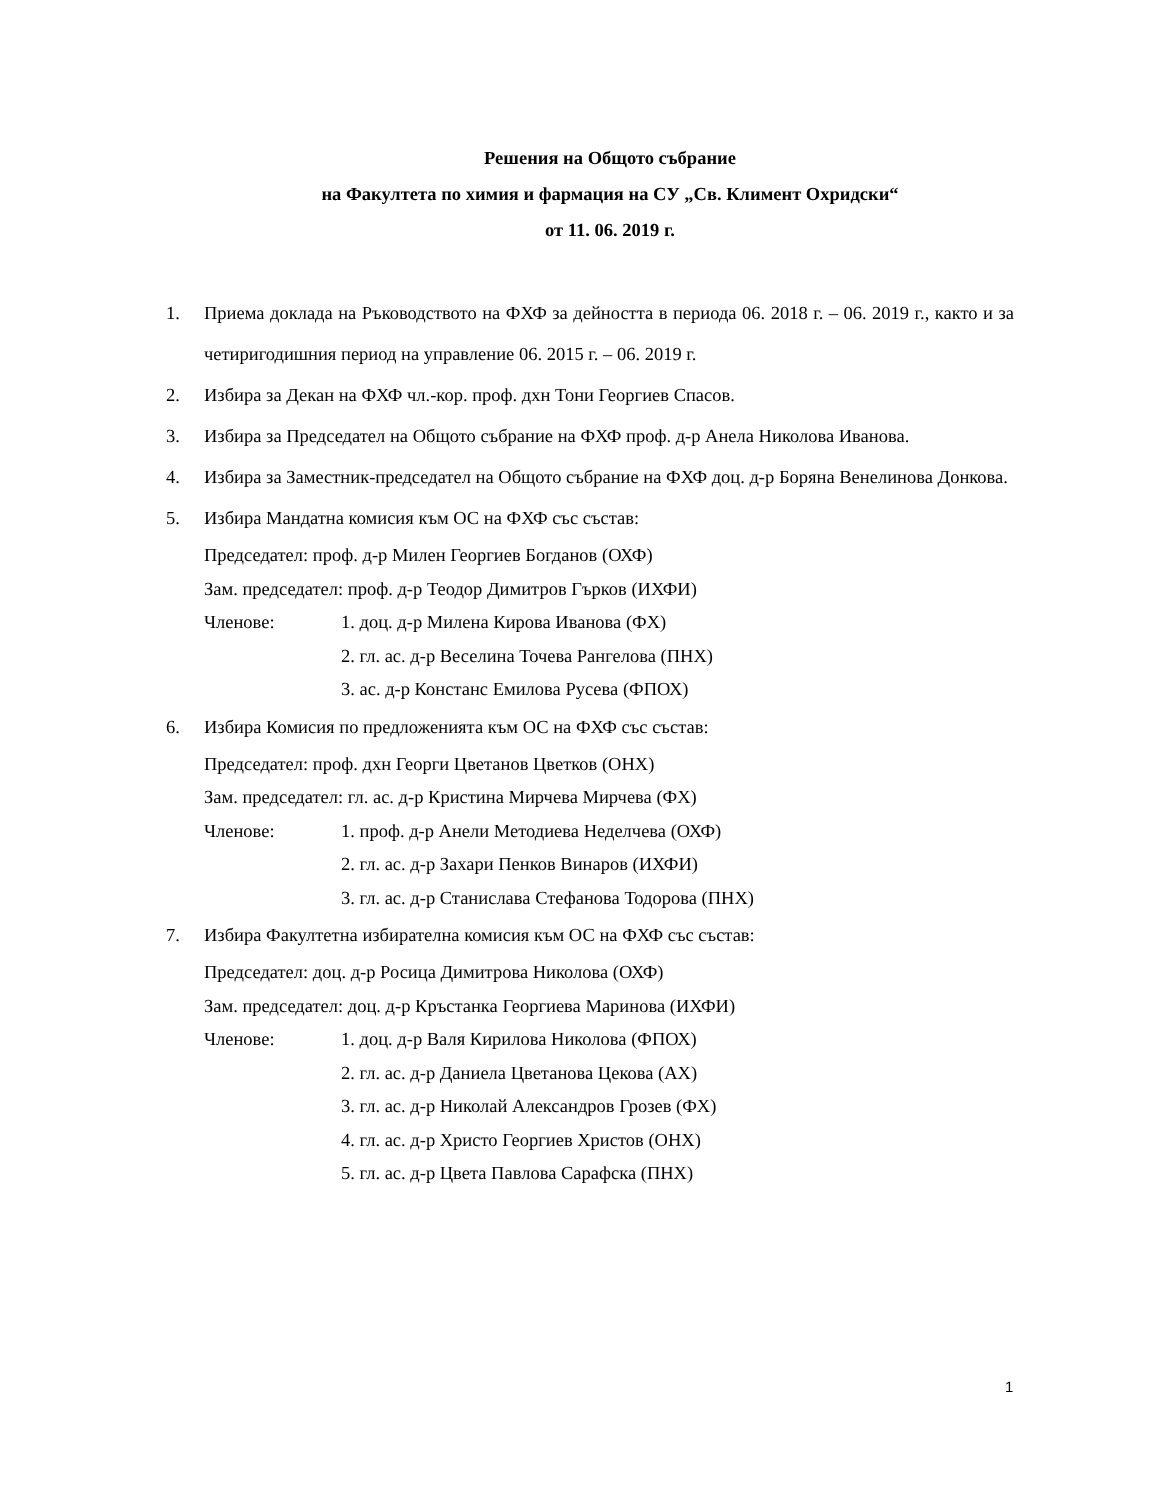Решения на Общото събрание
на Факултета по химия и фармация на СУ „Св. Климент Охридски“
от 11. 06. 2019 г.
1. Приема доклада на Ръководството на ФХФ за дейността в периода 06. 2018 г. – 06. 2019 г., както и за четиригодишния период на управление 06. 2015 г. – 06. 2019 г.
2. Избира за Декан на ФХФ чл.-кор. проф. дхн Тони Георгиев Спасов.
3. Избира за Председател на Общото събрание на ФХФ проф. д-р Анела Николова Иванова.
4. Избира за Заместник-председател на Общото събрание на ФХФ доц. д-р Боряна Венелинова Донкова.
5. Избира Мандатна комисия към ОС на ФХФ със състав:
Председател: проф. д-р Милен Георгиев Богданов (ОХФ)
Зам. председател: проф. д-р Теодор Димитров Гърков (ИХФИ)
Членове: 1. доц. д-р Милена Кирова Иванова (ФХ)
2. гл. ас. д-р Веселина Точева Рангелова (ПНХ)
3. ас. д-р Констанс Емилова Русева (ФПОХ)
6. Избира Комисия по предложенията към ОС на ФХФ със състав:
Председател: проф. дхн Георги Цветанов Цветков (ОНХ)
Зам. председател: гл. ас. д-р Кристина Мирчева Мирчева (ФХ)
Членове: 1. проф. д-р Анели Методиева Неделчева (ОХФ)
2. гл. ас. д-р Захари Пенков Винаров (ИХФИ)
3. гл. ас. д-р Станислава Стефанова Тодорова (ПНХ)
7. Избира Факултетна избирателна комисия към ОС на ФХФ със състав:
Председател: доц. д-р Росица Димитрова Николова (ОХФ)
Зам. председател: доц. д-р Кръстанка Георгиева Маринова (ИХФИ)
Членове: 1. доц. д-р Валя Кирилова Николова (ФПОХ)
2. гл. ас. д-р Даниела Цветанова Цекова (АХ)
3. гл. ас. д-р Николай Александров Грозев (ФХ)
4. гл. ас. д-р Христо Георгиев Христов (ОНХ)
5. гл. ас. д-р Цвета Павлова Сарафска (ПНХ)
1